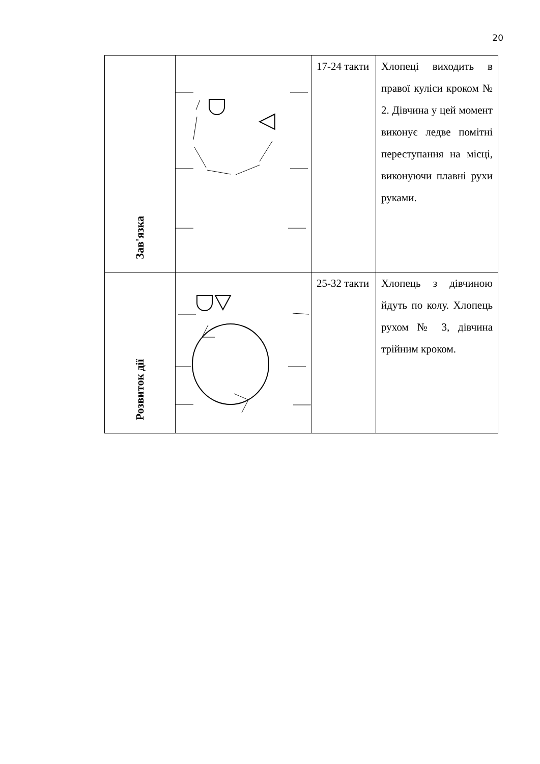20
| Зав'язка | | 17-24 такти | Хлопеці виходить в правої куліси кроком № 2. Дівчина у цей момент виконує ледве помітні переступання на місці, виконуючи плавні рухи руками. |
| Розвиток дії | | 25-32 такти | Хлопець з дівчиною йдуть по колу. Хлопець рухом № 3, дівчина трійним кроком. |